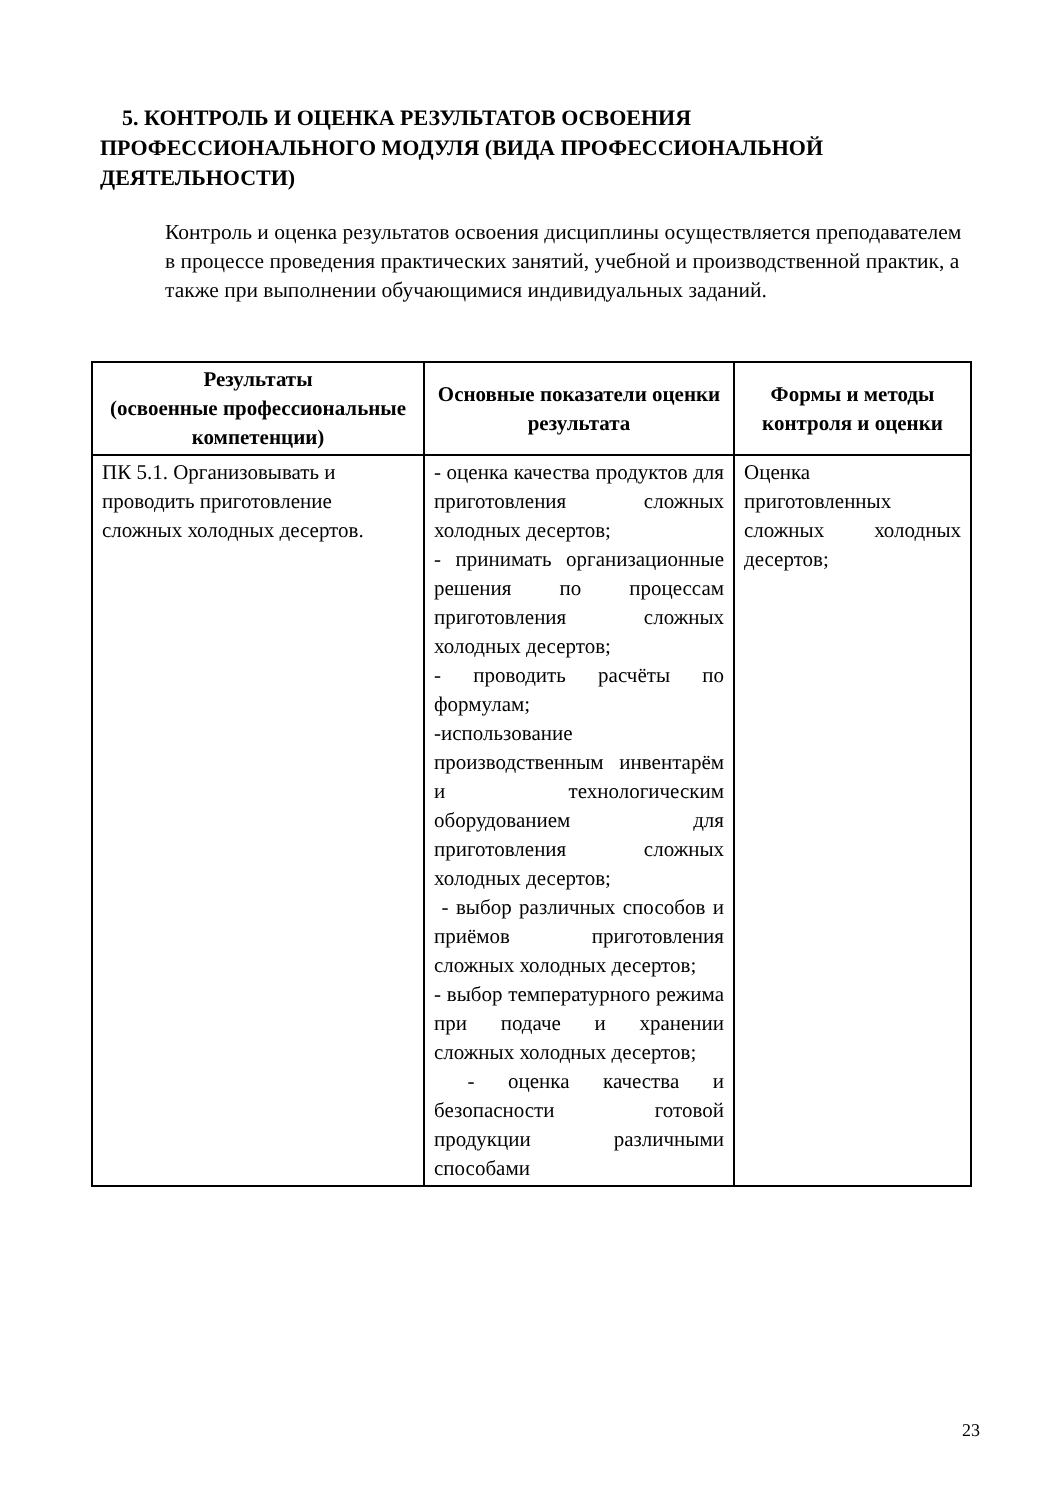5. КОНТРОЛЬ И ОЦЕНКА РЕЗУЛЬТАТОВ ОСВОЕНИЯ ПРОФЕССИОНАЛЬНОГО МОДУЛЯ (ВИДА ПРОФЕССИОНАЛЬНОЙ ДЕЯТЕЛЬНОСТИ)
Контроль и оценка результатов освоения дисциплины осуществляется преподавателем в процессе проведения практических занятий, учебной и производственной практик, а также при выполнении обучающимися индивидуальных заданий.
| Результаты (освоенные профессиональные компетенции) | Основные показатели оценки результата | Формы и методы контроля и оценки |
| --- | --- | --- |
| ПК 5.1. Организовывать и проводить приготовление сложных холодных десертов. | - оценка качества продуктов для приготовления сложных холодных десертов; - принимать организационные решения по процессам приготовления сложных холодных десертов; - проводить расчёты по формулам; -использование производственным инвентарём и технологическим оборудованием для приготовления сложных холодных десертов; - выбор различных способов и приёмов приготовления сложных холодных десертов; - выбор температурного режима при подаче и хранении сложных холодных десертов; - оценка качества и безопасности готовой продукции различными способами | Оценка приготовленных сложных холодных десертов; |
23